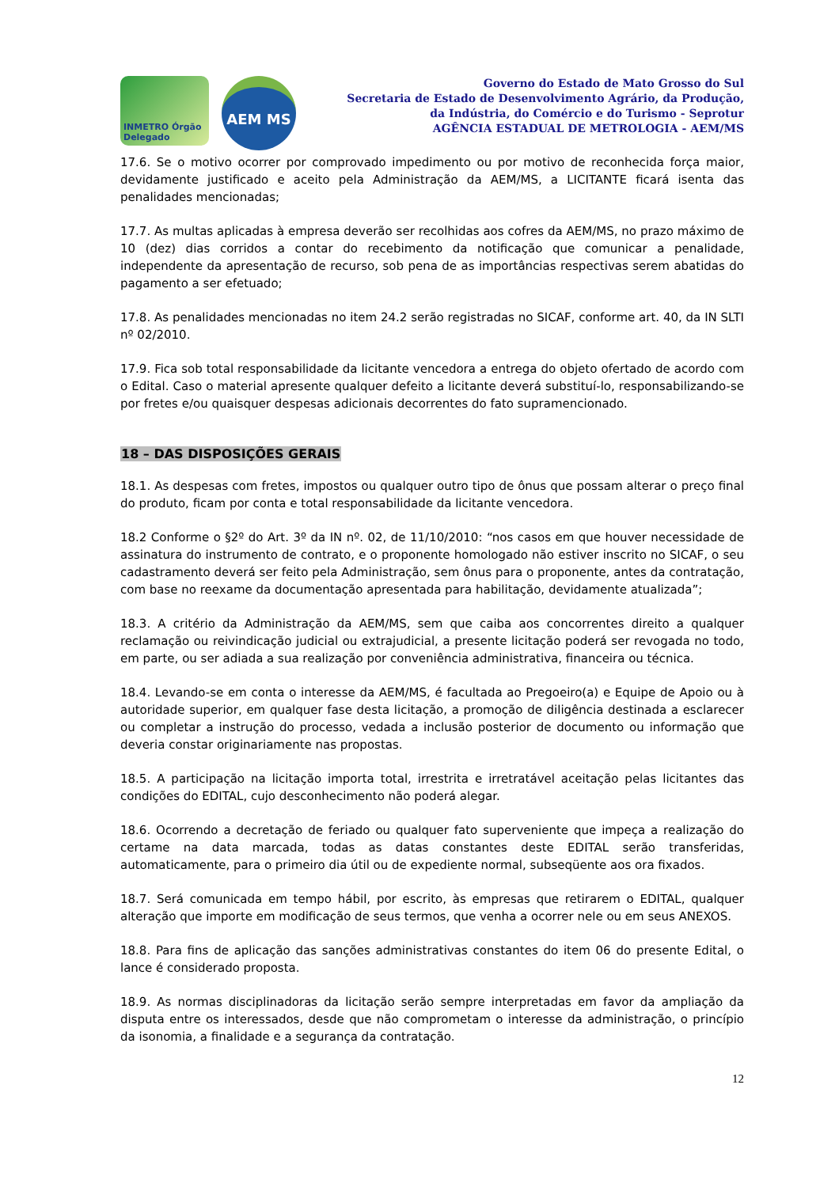INMETRO Órgão Delegado
AEM MS
Governo do Estado de Mato Grosso do Sul
Secretaria de Estado de Desenvolvimento Agrário, da Produção,
da Indústria, do Comércio e do Turismo - Seprotur
AGÊNCIA ESTADUAL DE METROLOGIA - AEM/MS
17.6. Se o motivo ocorrer por comprovado impedimento ou por motivo de reconhecida força maior, devidamente justificado e aceito pela Administração da AEM/MS, a LICITANTE ficará isenta das penalidades mencionadas;
17.7. As multas aplicadas à empresa deverão ser recolhidas aos cofres da AEM/MS, no prazo máximo de 10 (dez) dias corridos a contar do recebimento da notificação que comunicar a penalidade, independente da apresentação de recurso, sob pena de as importâncias respectivas serem abatidas do pagamento a ser efetuado;
17.8. As penalidades mencionadas no item 24.2 serão registradas no SICAF, conforme art. 40, da IN SLTI nº 02/2010.
17.9. Fica sob total responsabilidade da licitante vencedora a entrega do objeto ofertado de acordo com o Edital. Caso o material apresente qualquer defeito a licitante deverá substituí-lo, responsabilizando-se por fretes e/ou quaisquer despesas adicionais decorrentes do fato supramencionado.
18 – DAS DISPOSIÇÕES GERAIS
18.1. As despesas com fretes, impostos ou qualquer outro tipo de ônus que possam alterar o preço final do produto, ficam por conta e total responsabilidade da licitante vencedora.
18.2 Conforme o §2º do Art. 3º da IN nº. 02, de 11/10/2010: “nos casos em que houver necessidade de assinatura do instrumento de contrato, e o proponente homologado não estiver inscrito no SICAF, o seu cadastramento deverá ser feito pela Administração, sem ônus para o proponente, antes da contratação, com base no reexame da documentação apresentada para habilitação, devidamente atualizada”;
18.3. A critério da Administração da AEM/MS, sem que caiba aos concorrentes direito a qualquer reclamação ou reivindicação judicial ou extrajudicial, a presente licitação poderá ser revogada no todo, em parte, ou ser adiada a sua realização por conveniência administrativa, financeira ou técnica.
18.4. Levando-se em conta o interesse da AEM/MS, é facultada ao Pregoeiro(a) e Equipe de Apoio ou à autoridade superior, em qualquer fase desta licitação, a promoção de diligência destinada a esclarecer ou completar a instrução do processo, vedada a inclusão posterior de documento ou informação que deveria constar originariamente nas propostas.
18.5. A participação na licitação importa total, irrestrita e irretratável aceitação pelas licitantes das condições do EDITAL, cujo desconhecimento não poderá alegar.
18.6. Ocorrendo a decretação de feriado ou qualquer fato superveniente que impeça a realização do certame na data marcada, todas as datas constantes deste EDITAL serão transferidas, automaticamente, para o primeiro dia útil ou de expediente normal, subseqüente aos ora fixados.
18.7. Será comunicada em tempo hábil, por escrito, às empresas que retirarem o EDITAL, qualquer alteração que importe em modificação de seus termos, que venha a ocorrer nele ou em seus ANEXOS.
18.8. Para fins de aplicação das sanções administrativas constantes do item 06 do presente Edital, o lance é considerado proposta.
18.9. As normas disciplinadoras da licitação serão sempre interpretadas em favor da ampliação da disputa entre os interessados, desde que não comprometam o interesse da administração, o princípio da isonomia, a finalidade e a segurança da contratação.
12